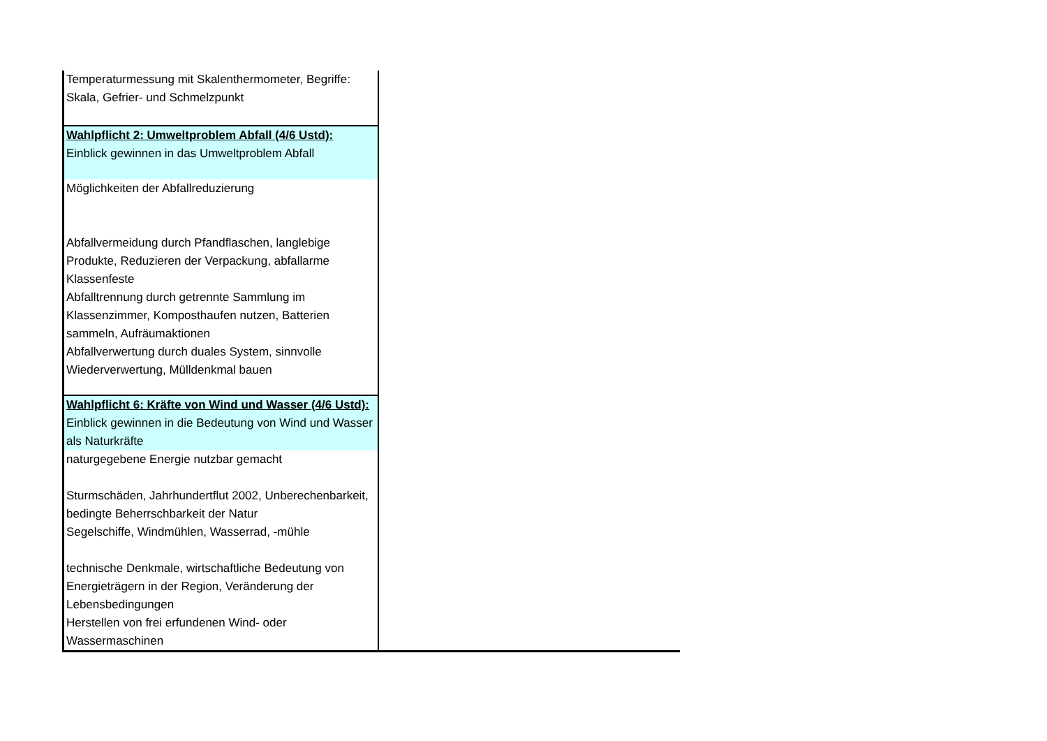| Temperaturmessung mit Skalenthermometer, Begriffe: Skala, Gefrier- und Schmelzpunkt | |
| Wahlpflicht 2: Umweltproblem Abfall (4/6 Ustd): Einblick gewinnen in das Umweltproblem Abfall | |
| Möglichkeiten der Abfallreduzierung | |
| Abfallvermeidung durch Pfandflaschen, langlebige Produkte, Reduzieren der Verpackung, abfallarme Klassenfeste Abfalltrennung durch getrennte Sammlung im Klassenzimmer, Komposthaufen nutzen, Batterien sammeln, Aufräumaktionen Abfallverwertung durch duales System, sinnvolle Wiederverwertung, Mülldenkmal bauen | |
| Wahlpflicht 6: Kräfte von Wind und Wasser (4/6 Ustd): Einblick gewinnen in die Bedeutung von Wind und Wasser als Naturkräfte | |
| naturgegebene Energie nutzbar gemacht | |
| Sturmschäden, Jahrhundertflut 2002, Unberechenbarkeit, bedingte Beherrschbarkeit der Natur | |
| Segelschiffe, Windmühlen, Wasserrad, -mühle | |
| technische Denkmale, wirtschaftliche Bedeutung von Energieträgern in der Region, Veränderung der Lebensbedingungen | |
| Herstellen von frei erfundenen Wind- oder Wassermaschinen | |